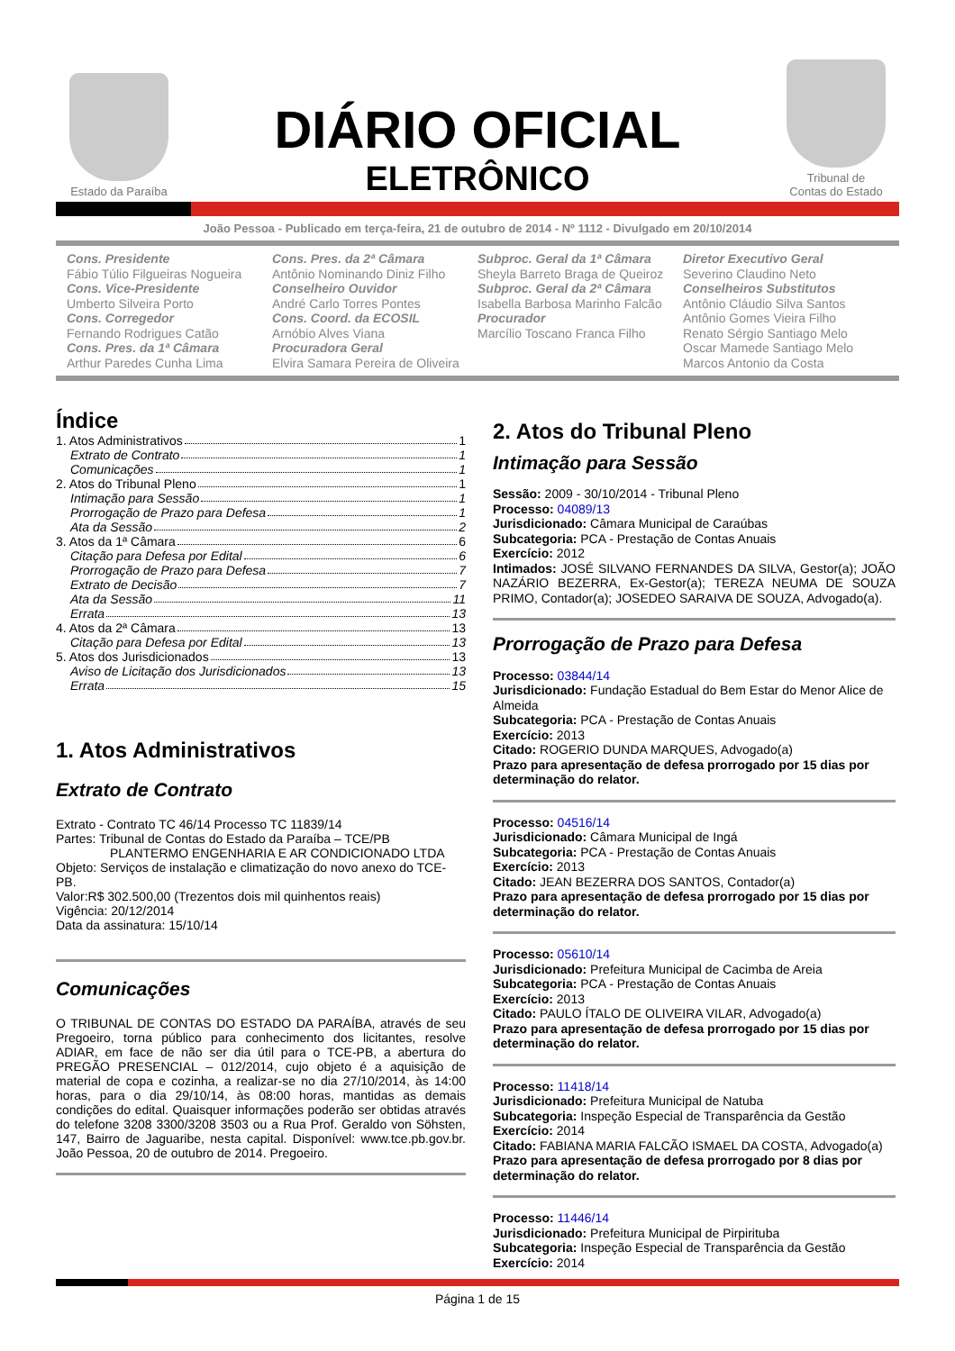Estado da Paraíba
DIÁRIO OFICIAL
ELETRÔNICO
Tribunal de
Contas do Estado
João Pessoa - Publicado em terça-feira, 21 de outubro de 2014 - Nº 1112 - Divulgado em 20/10/2014
Cons. Presidente
Fábio Túlio Filgueiras Nogueira
Cons. Vice-Presidente
Umberto Silveira Porto
Cons. Corregedor
Fernando Rodrigues Catão
Cons. Pres. da 1ª Câmara
Arthur Paredes Cunha Lima
Cons. Pres. da 2ª Câmara
Antônio Nominando Diniz Filho
Conselheiro Ouvidor
André Carlo Torres Pontes
Cons. Coord. da ECOSIL
Arnóbio Alves Viana
Procuradora Geral
Elvira Samara Pereira de Oliveira
Subproc. Geral da 1ª Câmara
Sheyla Barreto Braga de Queiroz
Subproc. Geral da 2ª Câmara
Isabella Barbosa Marinho Falcão
Procurador
Marcílio Toscano Franca Filho
Diretor Executivo Geral
Severino Claudino Neto
Conselheiros Substitutos
Antônio Cláudio Silva Santos
Antônio Gomes Vieira Filho
Renato Sérgio Santiago Melo
Oscar Mamede Santiago Melo
Marcos Antonio da Costa
Índice
1. Atos Administrativos 1
Extrato de Contrato 1
Comunicações 1
2. Atos do Tribunal Pleno 1
Intimação para Sessão 1
Prorrogação de Prazo para Defesa 1
Ata da Sessão 2
3. Atos da 1ª Câmara 6
Citação para Defesa por Edital 6
Prorrogação de Prazo para Defesa 7
Extrato de Decisão 7
Ata da Sessão 11
Errata 13
4. Atos da 2ª Câmara 13
Citação para Defesa por Edital 13
5. Atos dos Jurisdicionados 13
Aviso de Licitação dos Jurisdicionados 13
Errata 15
1. Atos Administrativos
Extrato de Contrato
Extrato - Contrato TC 46/14 Processo TC 11839/14
Partes: Tribunal de Contas do Estado da Paraíba – TCE/PB
PLANTERMO ENGENHARIA E AR CONDICIONADO LTDA
Objeto: Serviços de instalação e climatização do novo anexo do TCE-PB.
Valor:R$ 302.500,00 (Trezentos dois mil quinhentos reais)
Vigência: 20/12/2014
Data da assinatura: 15/10/14
Comunicações
O TRIBUNAL DE CONTAS DO ESTADO DA PARAÍBA, através de seu Pregoeiro, torna público para conhecimento dos licitantes, resolve ADIAR, em face de não ser dia útil para o TCE-PB, a abertura do PREGÃO PRESENCIAL – 012/2014, cujo objeto é a aquisição de material de copa e cozinha, a realizar-se no dia 27/10/2014, às 14:00 horas, para o dia 29/10/14, às 08:00 horas, mantidas as demais condições do edital. Quaisquer informações poderão ser obtidas através do telefone 3208 3300/3208 3503 ou a Rua Prof. Geraldo von Söhsten, 147, Bairro de Jaguaribe, nesta capital. Disponível: www.tce.pb.gov.br. João Pessoa, 20 de outubro de 2014. Pregoeiro.
2. Atos do Tribunal Pleno
Intimação para Sessão
Sessão: 2009 - 30/10/2014 - Tribunal Pleno
Processo: 04089/13
Jurisdicionado: Câmara Municipal de Caraúbas
Subcategoria: PCA - Prestação de Contas Anuais
Exercício: 2012
Intimados: JOSÉ SILVANO FERNANDES DA SILVA, Gestor(a); JOÃO NAZÁRIO BEZERRA, Ex-Gestor(a); TEREZA NEUMA DE SOUZA PRIMO, Contador(a); JOSEDEO SARAIVA DE SOUZA, Advogado(a).
Prorrogação de Prazo para Defesa
Processo: 03844/14
Jurisdicionado: Fundação Estadual do Bem Estar do Menor Alice de Almeida
Subcategoria: PCA - Prestação de Contas Anuais
Exercício: 2013
Citado: ROGERIO DUNDA MARQUES, Advogado(a)
Prazo para apresentação de defesa prorrogado por 15 dias por determinação do relator.
Processo: 04516/14
Jurisdicionado: Câmara Municipal de Ingá
Subcategoria: PCA - Prestação de Contas Anuais
Exercício: 2013
Citado: JEAN BEZERRA DOS SANTOS, Contador(a)
Prazo para apresentação de defesa prorrogado por 15 dias por determinação do relator.
Processo: 05610/14
Jurisdicionado: Prefeitura Municipal de Cacimba de Areia
Subcategoria: PCA - Prestação de Contas Anuais
Exercício: 2013
Citado: PAULO ÍTALO DE OLIVEIRA VILAR, Advogado(a)
Prazo para apresentação de defesa prorrogado por 15 dias por determinação do relator.
Processo: 11418/14
Jurisdicionado: Prefeitura Municipal de Natuba
Subcategoria: Inspeção Especial de Transparência da Gestão
Exercício: 2014
Citado: FABIANA MARIA FALCÃO ISMAEL DA COSTA, Advogado(a)
Prazo para apresentação de defesa prorrogado por 8 dias por determinação do relator.
Processo: 11446/14
Jurisdicionado: Prefeitura Municipal de Pirpirituba
Subcategoria: Inspeção Especial de Transparência da Gestão
Exercício: 2014
Página 1 de 15